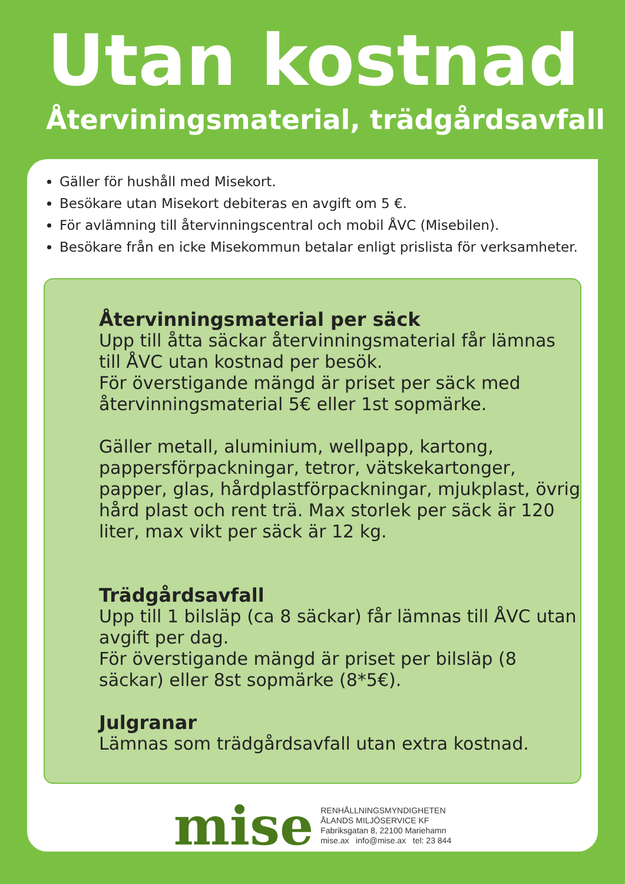Utan kostnad
Återviningsmaterial, trädgårdsavfall
Gäller för hushåll med Misekort.
Besökare utan Misekort debiteras en avgift om 5 €.
För avlämning till återvinningscentral och mobil ÅVC (Misebilen).
Besökare från en icke Misekommun betalar enligt prislista för verksamheter.
Återvinningsmaterial per säck
Upp till åtta säckar återvinningsmaterial får lämnas till ÅVC utan kostnad per besök.
För överstigande mängd är priset per säck med återvinningsmaterial 5€ eller 1st sopmärke.
Gäller metall, aluminium, wellpapp, kartong, pappersförpackningar, tetror, vätskekartonger, papper, glas, hårdplastförpackningar, mjukplast, övrig hård plast och rent trä. Max storlek per säck är 120 liter, max vikt per säck är 12 kg.
Trädgårdsavfall
Upp till 1 bilsläp (ca 8 säckar) får lämnas till ÅVC utan avgift per dag.
För överstigande mängd är priset per bilsläp (8 säckar) eller 8st sopmärke (8*5€).
Julgranar
Lämnas som trädgårdsavfall utan extra kostnad.
mise
RENHÅLLNINGSMYNDIGHETEN
ÅLANDS MILJÖSERVICE KF
Fabriksgatan 8, 22100 Mariehamn
mise.ax info@mise.ax tel: 23 844